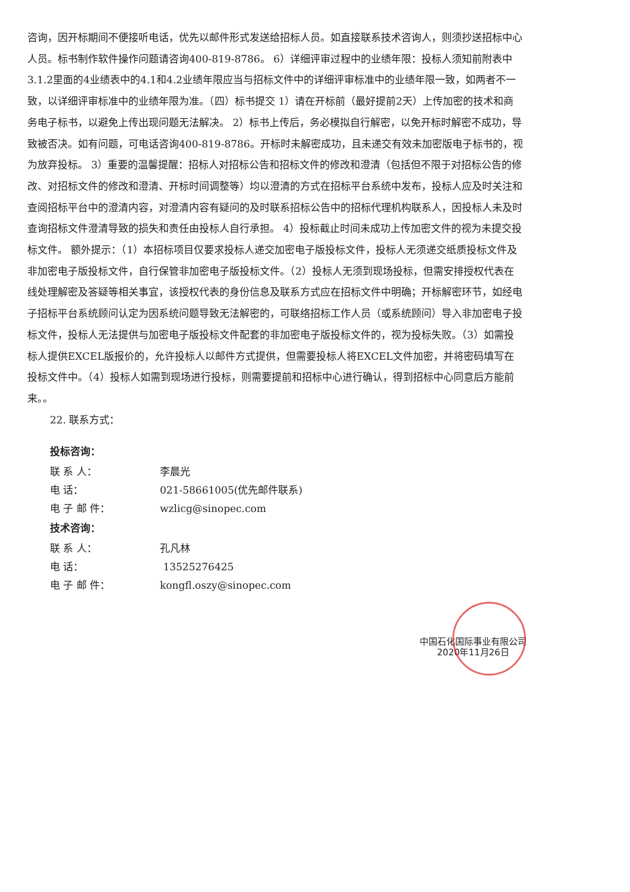咨询，因开标期间不便接听电话，优先以邮件形式发送给招标人员。如直接联系技术咨询人，则须抄送招标中心人员。标书制作软件操作问题请咨询400-819-8786。 6）详细评审过程中的业绩年限：投标人须知前附表中3.1.2里面的4业绩表中的4.1和4.2业绩年限应当与招标文件中的详细评审标准中的业绩年限一致，如两者不一致，以详细评审标准中的业绩年限为准。（四）标书提交 1）请在开标前（最好提前2天）上传加密的技术和商务电子标书，以避免上传出现问题无法解决。 2）标书上传后，务必模拟自行解密，以免开标时解密不成功，导致被否决。如有问题，可电话咨询400-819-8786。开标时未解密成功，且未递交有效未加密版电子标书的，视为放弃投标。 3）重要的温馨提醒：招标人对招标公告和招标文件的修改和澄清（包括但不限于对招标公告的修改、对招标文件的修改和澄清、开标时间调整等）均以澄清的方式在招标平台系统中发布，投标人应及时关注和查阅招标平台中的澄清内容，对澄清内容有疑问的及时联系招标公告中的招标代理机构联系人，因投标人未及时查询招标文件澄清导致的损失和责任由投标人自行承担。 4）投标截止时间未成功上传加密文件的视为未提交投标文件。 额外提示：（1）本招标项目仅要求投标人递交加密电子版投标文件，投标人无须递交纸质投标文件及非加密电子版投标文件，自行保管非加密电子版投标文件。（2）投标人无须到现场投标，但需安排授权代表在线处理解密及答疑等相关事宜，该授权代表的身份信息及联系方式应在招标文件中明确；开标解密环节，如经电子招标平台系统顾问认定为因系统问题导致无法解密的，可联络招标工作人员（或系统顾问）导入非加密电子投标文件，投标人无法提供与加密电子版投标文件配套的非加密电子版投标文件的，视为投标失败。（3）如需投标人提供EXCEL版报价的，允许投标人以邮件方式提供，但需要投标人将EXCEL文件加密，并将密码填写在投标文件中。（4）投标人如需到现场进行投标，则需要提前和招标中心进行确认，得到招标中心同意后方能前来。。
22. 联系方式：
投标咨询：
联 系 人： 李晨光
电 话： 021-58661005(优先邮件联系)
电 子 邮 件： wzlicg@sinopec.com
技术咨询：
联 系 人： 孔凡林
电 话： 13525276425
电 子 邮 件： kongfl.oszy@sinopec.com
中国石化国际事业有限公司
2020年11月26日